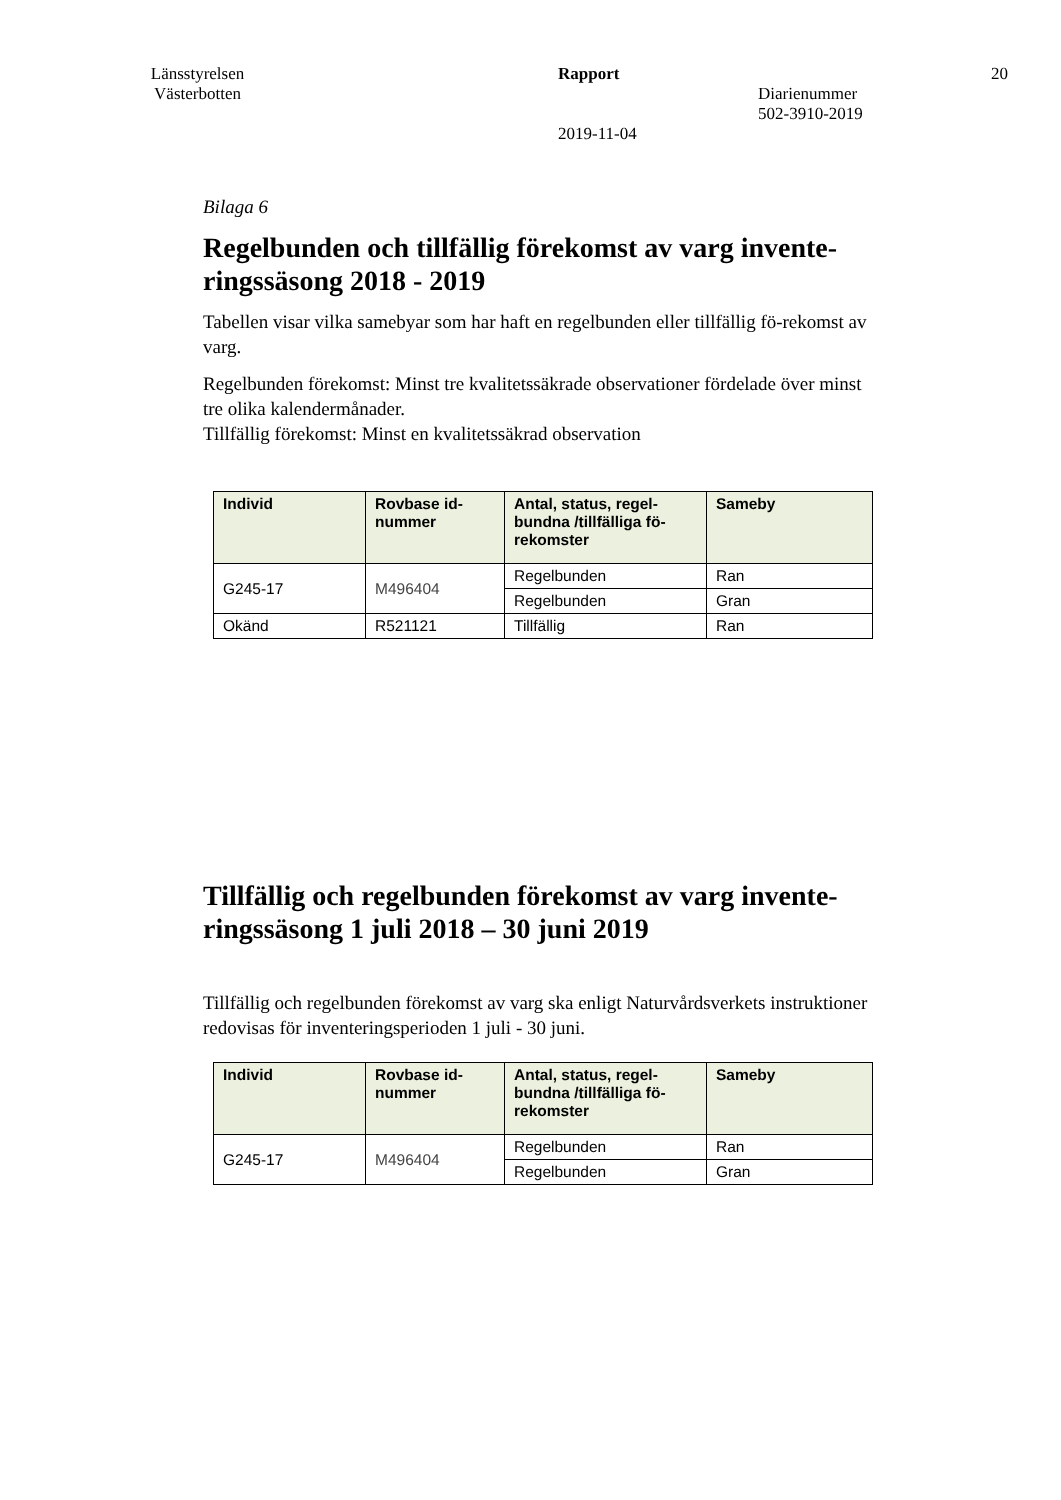Länsstyrelsen
Västerbotten
Rapport
2019-11-04
Diarienummer
502-3910-2019
20
Bilaga 6
Regelbunden och tillfällig förekomst av varg invente-ringssäsong 2018 - 2019
Tabellen visar vilka samebyar som har haft en regelbunden eller tillfällig fö-rekomst av varg.
Regelbunden förekomst: Minst tre kvalitetssäkrade observationer fördelade över minst tre olika kalendermånader.
Tillfällig förekomst: Minst en kvalitetssäkrad observation
| Individ | Rovbase id-nummer | Antal, status, regel-bundna /tillfälliga fö-rekomster | Sameby |
| --- | --- | --- | --- |
| G245-17 | M496404 | Regelbunden | Ran |
| | | Regelbunden | Gran |
| Okänd | R521121 | Tillfällig | Ran |
Tillfällig och regelbunden förekomst av varg invente-ringssäsong 1 juli 2018 – 30 juni 2019
Tillfällig och regelbunden förekomst av varg ska enligt Naturvårdsverkets instruktioner redovisas för inventeringsperioden 1 juli - 30 juni.
| Individ | Rovbase id-nummer | Antal, status, regel-bundna /tillfälliga fö-rekomster | Sameby |
| --- | --- | --- | --- |
| G245-17 | M496404 | Regelbunden | Ran |
| | | Regelbunden | Gran |